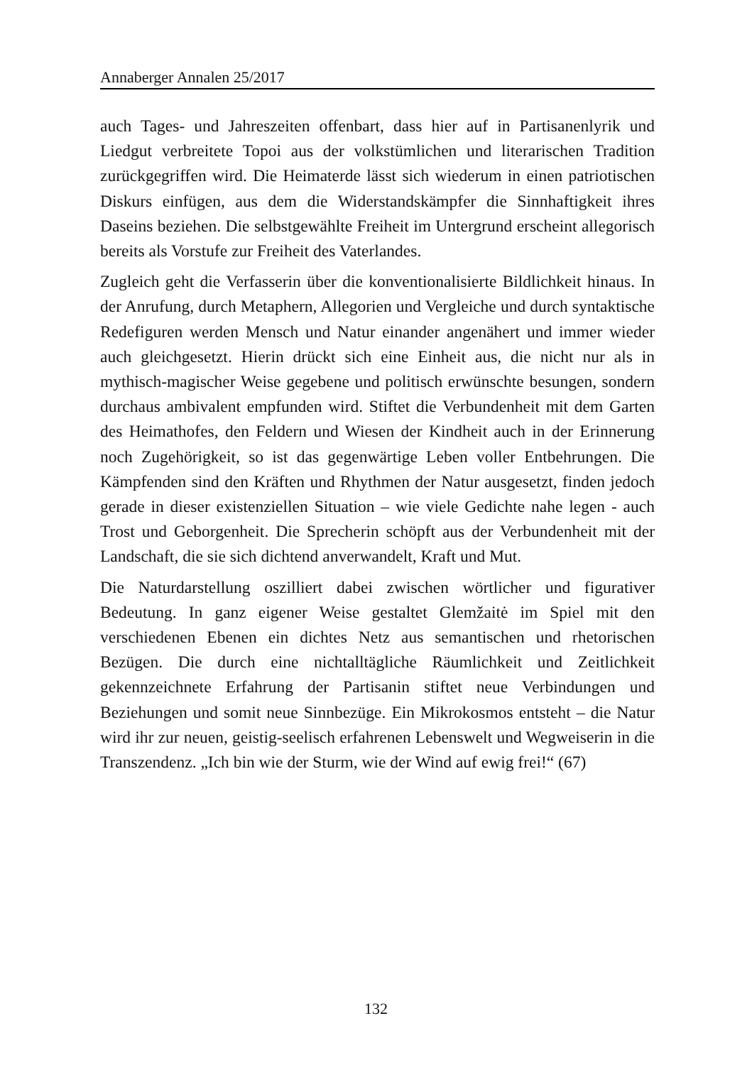Annaberger Annalen 25/2017
auch Tages- und Jahreszeiten offenbart, dass hier auf in Partisanenlyrik und Liedgut verbreitete Topoi aus der volkstümlichen und literarischen Tradition zurückgegriffen wird. Die Heimaterde lässt sich wiederum in einen patriotischen Diskurs einfügen, aus dem die Widerstandskämpfer die Sinnhaftigkeit ihres Daseins beziehen. Die selbstgewählte Freiheit im Untergrund erscheint allegorisch bereits als Vorstufe zur Freiheit des Vaterlandes.
Zugleich geht die Verfasserin über die konventionalisierte Bildlichkeit hinaus. In der Anrufung, durch Metaphern, Allegorien und Vergleiche und durch syntaktische Redefiguren werden Mensch und Natur einander angenähert und immer wieder auch gleichgesetzt. Hierin drückt sich eine Einheit aus, die nicht nur als in mythisch-magischer Weise gegebene und politisch erwünschte besungen, sondern durchaus ambivalent empfunden wird. Stiftet die Verbundenheit mit dem Garten des Heimathofes, den Feldern und Wiesen der Kindheit auch in der Erinnerung noch Zugehörigkeit, so ist das gegenwärtige Leben voller Entbehrungen. Die Kämpfenden sind den Kräften und Rhythmen der Natur ausgesetzt, finden jedoch gerade in dieser existenziellen Situation – wie viele Gedichte nahe legen - auch Trost und Geborgenheit. Die Sprecherin schöpft aus der Verbundenheit mit der Landschaft, die sie sich dichtend anverwandelt, Kraft und Mut.
Die Naturdarstellung oszilliert dabei zwischen wörtlicher und figurativer Bedeutung. In ganz eigener Weise gestaltet Glemžaitė im Spiel mit den verschiedenen Ebenen ein dichtes Netz aus semantischen und rhetorischen Bezügen. Die durch eine nichtalltägliche Räumlichkeit und Zeitlichkeit gekennzeichnete Erfahrung der Partisanin stiftet neue Verbindungen und Beziehungen und somit neue Sinnbezüge. Ein Mikrokosmos entsteht – die Natur wird ihr zur neuen, geistig-seelisch erfahrenen Lebenswelt und Wegweiserin in die Transzendenz. „Ich bin wie der Sturm, wie der Wind auf ewig frei!“ (67)
132